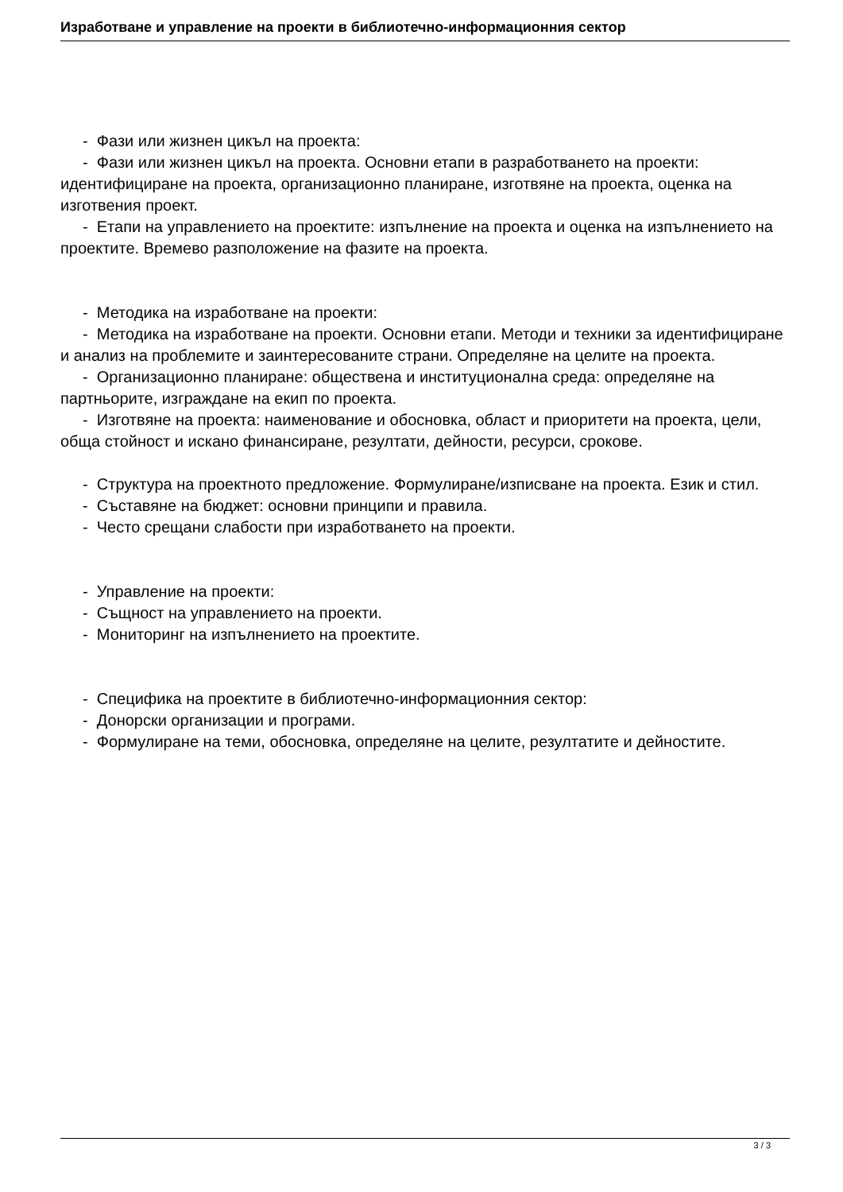Изработване и управление на проекти в библиотечно-информационния сектор
- Фази или жизнен цикъл на проекта:
- Фази или жизнен цикъл на проекта. Основни етапи в разработването на проекти: идентифициране на проекта, организационно планиране, изготвяне на проекта, оценка на изготвения проект.
- Етапи на управлението на проектите: изпълнение на проекта и оценка на изпълнението на проектите. Времево разположение на фазите на проекта.
- Методика на изработване на проекти:
- Методика на изработване на проекти. Основни етапи. Методи и техники за идентифициране и анализ на проблемите и заинтересованите страни. Определяне на целите на проекта.
- Организационно планиране: обществена и институционална среда: определяне на партньорите, изграждане на екип по проекта.
- Изготвяне на проекта: наименование и обосновка, област и приоритети на проекта, цели, обща стойност и искано финансиране, резултати, дейности, ресурси, срокове.
- Структура на проектното предложение. Формулиране/изписване на проекта. Език и стил.
- Съставяне на бюджет: основни принципи и правила.
- Често срещани слабости при изработването на проекти.
- Управление на проекти:
- Същност на управлението на проекти.
- Мониторинг на изпълнението на проектите.
- Специфика на проектите в библиотечно-информационния сектор:
- Донорски организации и програми.
- Формулиране на теми, обосновка, определяне на целите, резултатите и дейностите.
3 / 3